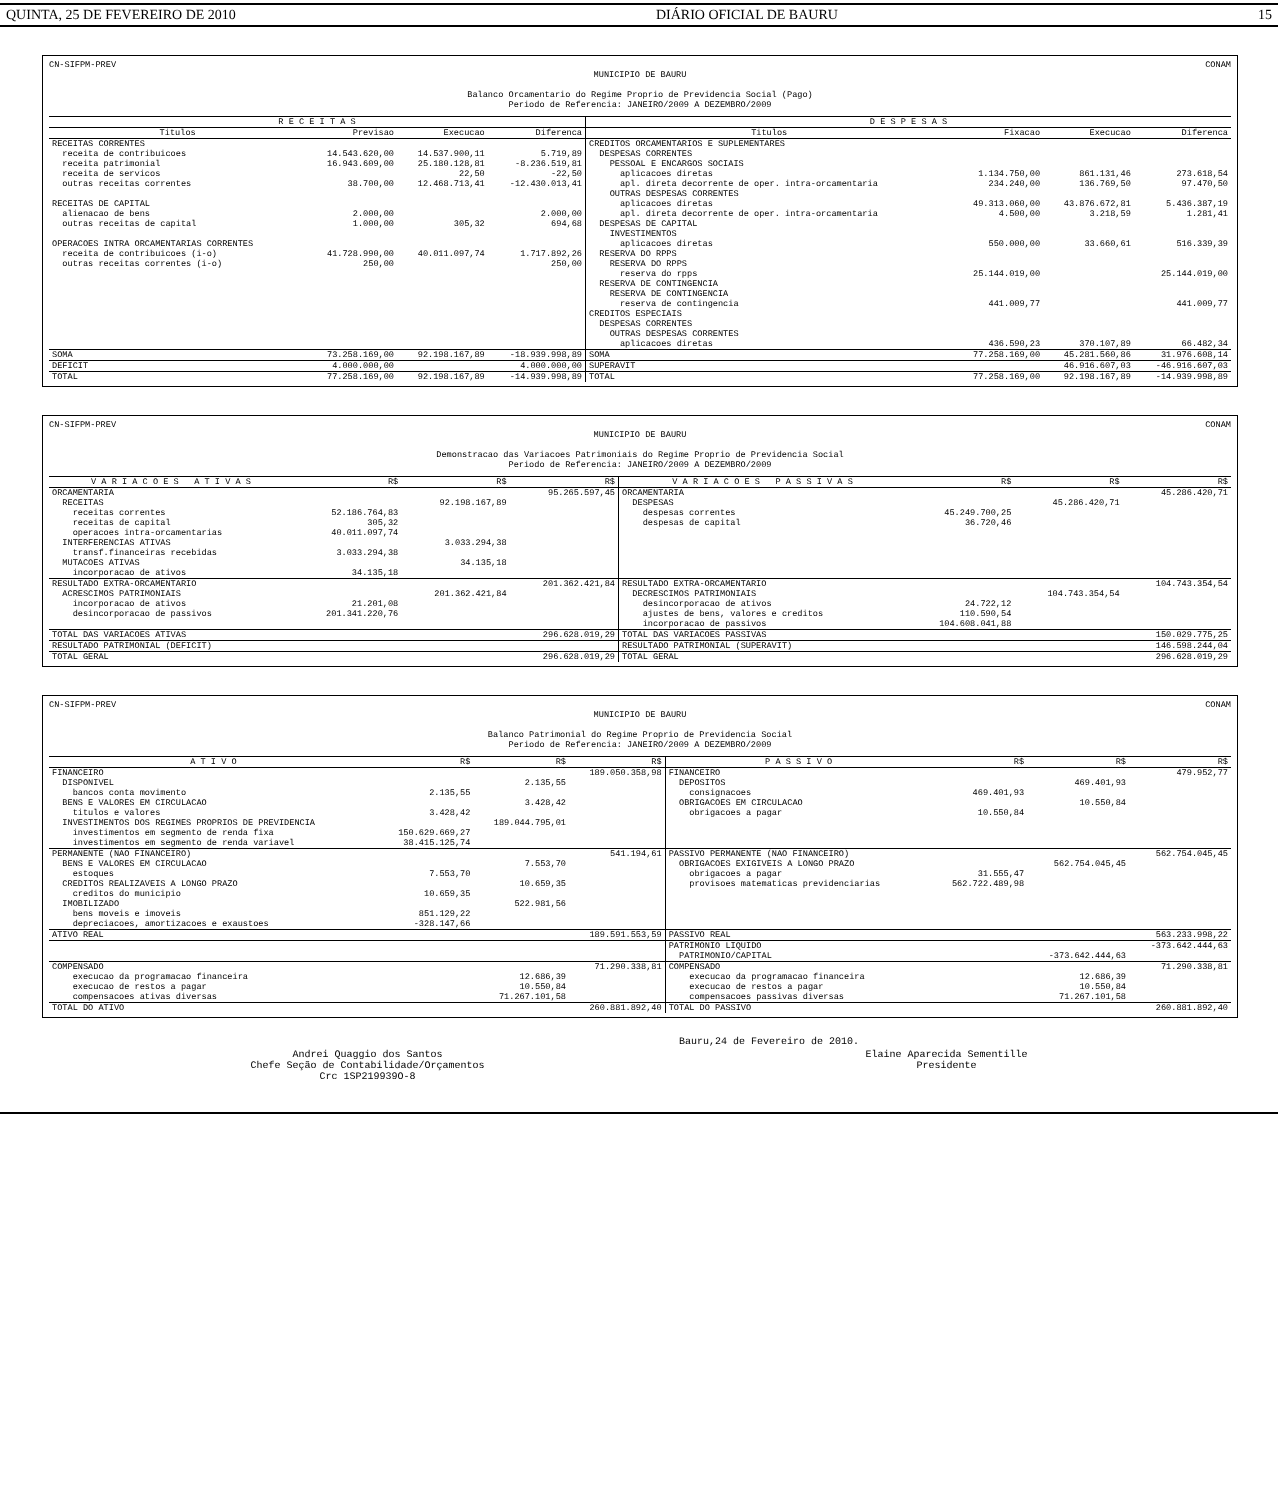QUINTA, 25 DE FEVEREIRO DE 2010 DIÁRIO OFICIAL DE BAURU 15
CN-SIFPM-PREV CONAM
MUNICIPIO DE BAURU
Balanco Orcamentario do Regime Proprio de Previdencia Social (Pago)
Periodo de Referencia: JANEIRO/2009 A DEZEMBRO/2009
| R E C E I T A S | | | | D E S P E S A S | | | |
| --- | --- | --- | --- | --- | --- | --- | --- |
| Titulos | Previsao | Execucao | Diferenca | Titulos | Fixacao | Execucao | Diferenca |
| RECEITAS CORRENTES | | | | CREDITOS ORCAMENTARIOS E SUPLEMENTARES | | | |
| receita de contribuicoes | 14.543.620,00 | 14.537.900,11 | 5.719,89 | DESPESAS CORRENTES | | | |
| receita patrimonial | 16.943.609,00 | 25.180.128,81 | -8.236.519,81 | PESSOAL E ENCARGOS SOCIAIS | | | |
| receita de servicos | | 22,50 | -22,50 | aplicacoes diretas | 1.134.750,00 | 861.131,46 | 273.618,54 |
| outras receitas correntes | 38.700,00 | 12.468.713,41 | -12.430.013,41 | apl. direta decorrente de oper. intra-orcamentaria | 234.240,00 | 136.769,50 | 97.470,50 |
| | | | | OUTRAS DESPESAS CORRENTES | | | |
| RECEITAS DE CAPITAL | | | | aplicacoes diretas | 49.313.060,00 | 43.876.672,81 | 5.436.387,19 |
| alienacao de bens | 2.000,00 | | 2.000,00 | apl. direta decorrente de oper. intra-orcamentaria | 4.500,00 | 3.218,59 | 1.281,41 |
| outras receitas de capital | 1.000,00 | 305,32 | 694,68 | DESPESAS DE CAPITAL | | | |
| | | | | INVESTIMENTOS | | | |
| OPERACOES INTRA ORCAMENTARIAS CORRENTES | | | | aplicacoes diretas | 550.000,00 | 33.660,61 | 516.339,39 |
| receita de contribuicoes (i-o) | 41.728.990,00 | 40.011.097,74 | 1.717.892,26 | RESERVA DO RPPS | | | |
| outras receitas correntes (i-o) | 250,00 | | 250,00 | RESERVA DO RPPS | | | |
| | | | | reserva do rpps | 25.144.019,00 | | 25.144.019,00 |
| | | | | RESERVA DE CONTINGENCIA | | | |
| | | | | RESERVA DE CONTINGENCIA | | | |
| | | | | reserva de contingencia | 441.009,77 | | 441.009,77 |
| | | | | CREDITOS ESPECIAIS | | | |
| | | | | DESPESAS CORRENTES | | | |
| | | | | OUTRAS DESPESAS CORRENTES | | | |
| | | | | aplicacoes diretas | 436.590,23 | 370.107,89 | 66.482,34 |
| SOMA | 73.258.169,00 | 92.198.167,89 | -18.939.998,89 | SOMA | 77.258.169,00 | 45.281.560,86 | 31.976.608,14 |
| DEFICIT | 4.000.000,00 | | 4.000.000,00 | SUPERAVIT | | 46.916.607,03 | -46.916.607,03 |
| TOTAL | 77.258.169,00 | 92.198.167,89 | -14.939.998,89 | TOTAL | 77.258.169,00 | 92.198.167,89 | -14.939.998,89 |
CN-SIFPM-PREV CONAM
MUNICIPIO DE BAURU
Demonstracao das Variacoes Patrimoniais do Regime Proprio de Previdencia Social
Periodo de Referencia: JANEIRO/2009 A DEZEMBRO/2009
| V A R I A C O E S A T I V A S | R$ | R$ | R$ | V A R I A C O E S P A S S I V A S | R$ | R$ | R$ |
| --- | --- | --- | --- | --- | --- | --- | --- |
| ORCAMENTARIA | | | 95.265.597,45 | ORCAMENTARIA | | | 45.286.420,71 |
| RECEITAS | | 92.198.167,89 | | DESPESAS | | 45.286.420,71 | |
| receitas correntes | 52.186.764,83 | | | despesas correntes | 45.249.700,25 | | |
| receitas de capital | 305,32 | | | despesas de capital | 36.720,46 | | |
| operacoes intra-orcamentarias | 40.011.097,74 | | | | | | |
| INTERFERENCIAS ATIVAS | | 3.033.294,38 | | | | | |
| transf.financeiras recebidas | 3.033.294,38 | | | | | | |
| MUTACOES ATIVAS | | 34.135,18 | | | | | |
| incorporacao de ativos | 34.135,18 | | | | | | |
| RESULTADO EXTRA-ORCAMENTARIO | | | 201.362.421,84 | RESULTADO EXTRA-ORCAMENTARIO | | | 104.743.354,54 |
| ACRESCIMOS PATRIMONIAIS | | 201.362.421,84 | | DECRESCIMOS PATRIMONIAIS | | 104.743.354,54 | |
| incorporacao de ativos | 21.201,08 | | | desincorporacao de ativos | 24.722,12 | | |
| desincorporacao de passivos | 201.341.220,76 | | | ajustes de bens, valores e creditos | 110.590,54 | | |
| | | | | incorporacao de passivos | 104.608.041,88 | | |
| TOTAL DAS VARIACOES ATIVAS | | | 296.628.019,29 | TOTAL DAS VARIACOES PASSIVAS | | | 150.029.775,25 |
| RESULTADO PATRIMONIAL (DEFICIT) | | | | RESULTADO PATRIMONIAL (SUPERAVIT) | | | 146.598.244,04 |
| TOTAL GERAL | | | 296.628.019,29 | TOTAL GERAL | | | 296.628.019,29 |
CN-SIFPM-PREV CONAM
MUNICIPIO DE BAURU
Balanco Patrimonial do Regime Proprio de Previdencia Social
Periodo de Referencia: JANEIRO/2009 A DEZEMBRO/2009
| A T I V O | R$ | R$ | R$ | P A S S I V O | R$ | R$ | R$ |
| --- | --- | --- | --- | --- | --- | --- | --- |
| FINANCEIRO | | | 189.050.358,98 | FINANCEIRO | | | 479.952,77 |
| DISPONIVEL | | 2.135,55 | | DEPOSITOS | | 469.401,93 | |
| bancos conta movimento | 2.135,55 | | | consignacoes | 469.401,93 | | |
| BENS E VALORES EM CIRCULACAO | | 3.428,42 | | OBRIGACOES EM CIRCULACAO | | 10.550,84 | |
| titulos e valores | 3.428,42 | | | obrigacoes a pagar | 10.550,84 | | |
| INVESTIMENTOS DOS REGIMES PROPRIOS DE PREVIDENCIA | | 189.044.795,01 | | | | | |
| investimentos em segmento de renda fixa | 150.629.669,27 | | | | | | |
| investimentos em segmento de renda variavel | 38.415.125,74 | | | | | | |
| PERMANENTE (NAO FINANCEIRO) | | | 541.194,61 | PASSIVO PERMANENTE (NAO FINANCEIRO) | | | 562.754.045,45 |
| BENS E VALORES EM CIRCULACAO | | 7.553,70 | | OBRIGACOES EXIGIVEIS A LONGO PRAZO | | 562.754.045,45 | |
| estoques | 7.553,70 | | | obrigacoes a pagar | 31.555,47 | | |
| CREDITOS REALIZAVEIS A LONGO PRAZO | | 10.659,35 | | provisoes matematicas previdenciarias | 562.722.489,98 | | |
| creditos do municipio | 10.659,35 | | | | | | |
| IMOBILIZADO | | 522.981,56 | | | | | |
| bens moveis e imoveis | 851.129,22 | | | | | | |
| depreciacoes, amortizacoes e exaustoes | -328.147,66 | | | | | | |
| ATIVO REAL | | | 189.591.553,59 | PASSIVO REAL | | | 563.233.998,22 |
| | | | | PATRIMONIO LIQUIDO | | | -373.642.444,63 |
| | | | | PATRIMONIO/CAPITAL | | -373.642.444,63 | |
| COMPENSADO | | | 71.290.338,81 | COMPENSADO | | | 71.290.338,81 |
| execucao da programacao financeira | | 12.686,39 | | execucao da programacao financeira | | 12.686,39 | |
| execucao de restos a pagar | | 10.550,84 | | execucao de restos a pagar | | 10.550,84 | |
| compensacoes ativas diversas | | 71.267.101,58 | | compensacoes passivas diversas | | 71.267.101,58 | |
| TOTAL DO ATIVO | | | 260.881.892,40 | TOTAL DO PASSIVO | | | 260.881.892,40 |
Bauru,24 de Fevereiro de 2010.
Andrei Quaggio dos Santos
Chefe Seção de Contabilidade/Orçamentos
Crc 1SP219939O-8
Elaine Aparecida Sementille
Presidente